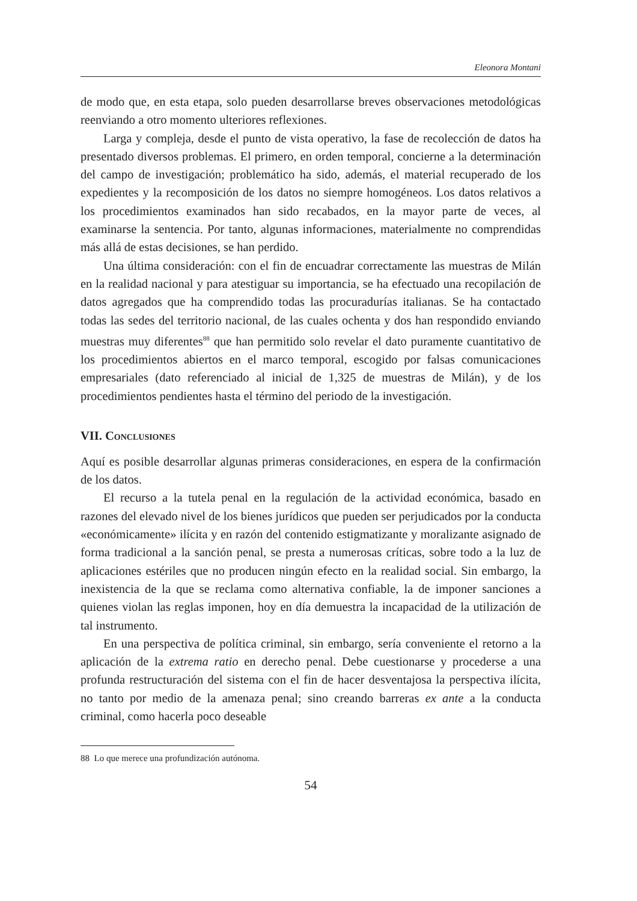Eleonora Montani
de modo que, en esta etapa, solo pueden desarrollarse breves observaciones metodológicas reenviando a otro momento ulteriores reflexiones.
Larga y compleja, desde el punto de vista operativo, la fase de recolección de datos ha presentado diversos problemas. El primero, en orden temporal, concierne a la determinación del campo de investigación; problemático ha sido, además, el material recuperado de los expedientes y la recomposición de los datos no siempre homogéneos. Los datos relativos a los procedimientos examinados han sido recabados, en la mayor parte de veces, al examinarse la sentencia. Por tanto, algunas informaciones, materialmente no comprendidas más allá de estas decisiones, se han perdido.
Una última consideración: con el fin de encuadrar correctamente las muestras de Milán en la realidad nacional y para atestiguar su importancia, se ha efectuado una recopilación de datos agregados que ha comprendido todas las procuradurías italianas. Se ha contactado todas las sedes del territorio nacional, de las cuales ochenta y dos han respondido enviando muestras muy diferentes<sup>88</sup> que han permitido solo revelar el dato puramente cuantitativo de los procedimientos abiertos en el marco temporal, escogido por falsas comunicaciones empresariales (dato referenciado al inicial de 1,325 de muestras de Milán), y de los procedimientos pendientes hasta el término del periodo de la investigación.
VII. Conclusiones
Aquí es posible desarrollar algunas primeras consideraciones, en espera de la confirmación de los datos.
El recurso a la tutela penal en la regulación de la actividad económica, basado en razones del elevado nivel de los bienes jurídicos que pueden ser perjudicados por la conducta «económicamente» ilícita y en razón del contenido estigmatizante y moralizante asignado de forma tradicional a la sanción penal, se presta a numerosas críticas, sobre todo a la luz de aplicaciones estériles que no producen ningún efecto en la realidad social. Sin embargo, la inexistencia de la que se reclama como alternativa confiable, la de imponer sanciones a quienes violan las reglas imponen, hoy en día demuestra la incapacidad de la utilización de tal instrumento.
En una perspectiva de política criminal, sin embargo, sería conveniente el retorno a la aplicación de la extrema ratio en derecho penal. Debe cuestionarse y procederse a una profunda restructuración del sistema con el fin de hacer desventajosa la perspectiva ilícita, no tanto por medio de la amenaza penal; sino creando barreras ex ante a la conducta criminal, como hacerla poco deseable
88 Lo que merece una profundización autónoma.
54